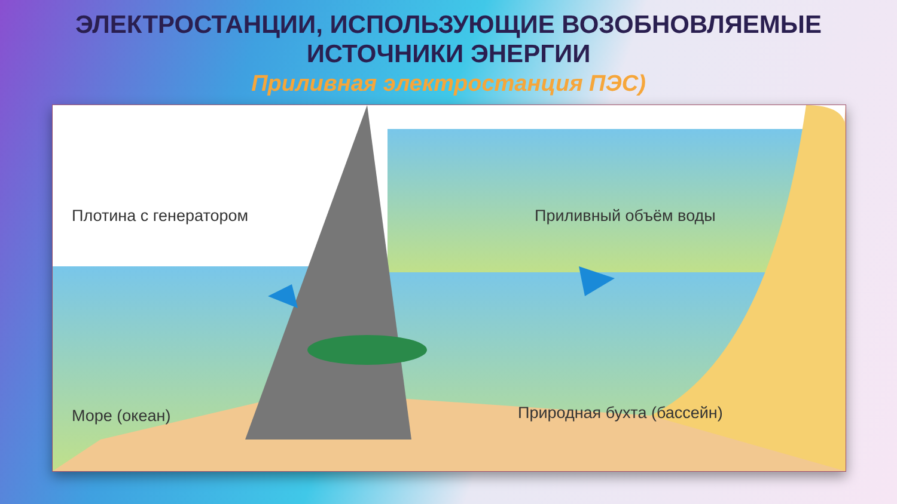ЭЛЕКТРОСТАНЦИИ, ИСПОЛЬЗУЮЩИЕ ВОЗОБНОВЛЯЕМЫЕ
ИСТОЧНИКИ ЭНЕРГИИ
Приливная электростанция ПЭС)
Плотина с генератором Приливный объём воды
Море (океан) Природная бухта (бассейн)